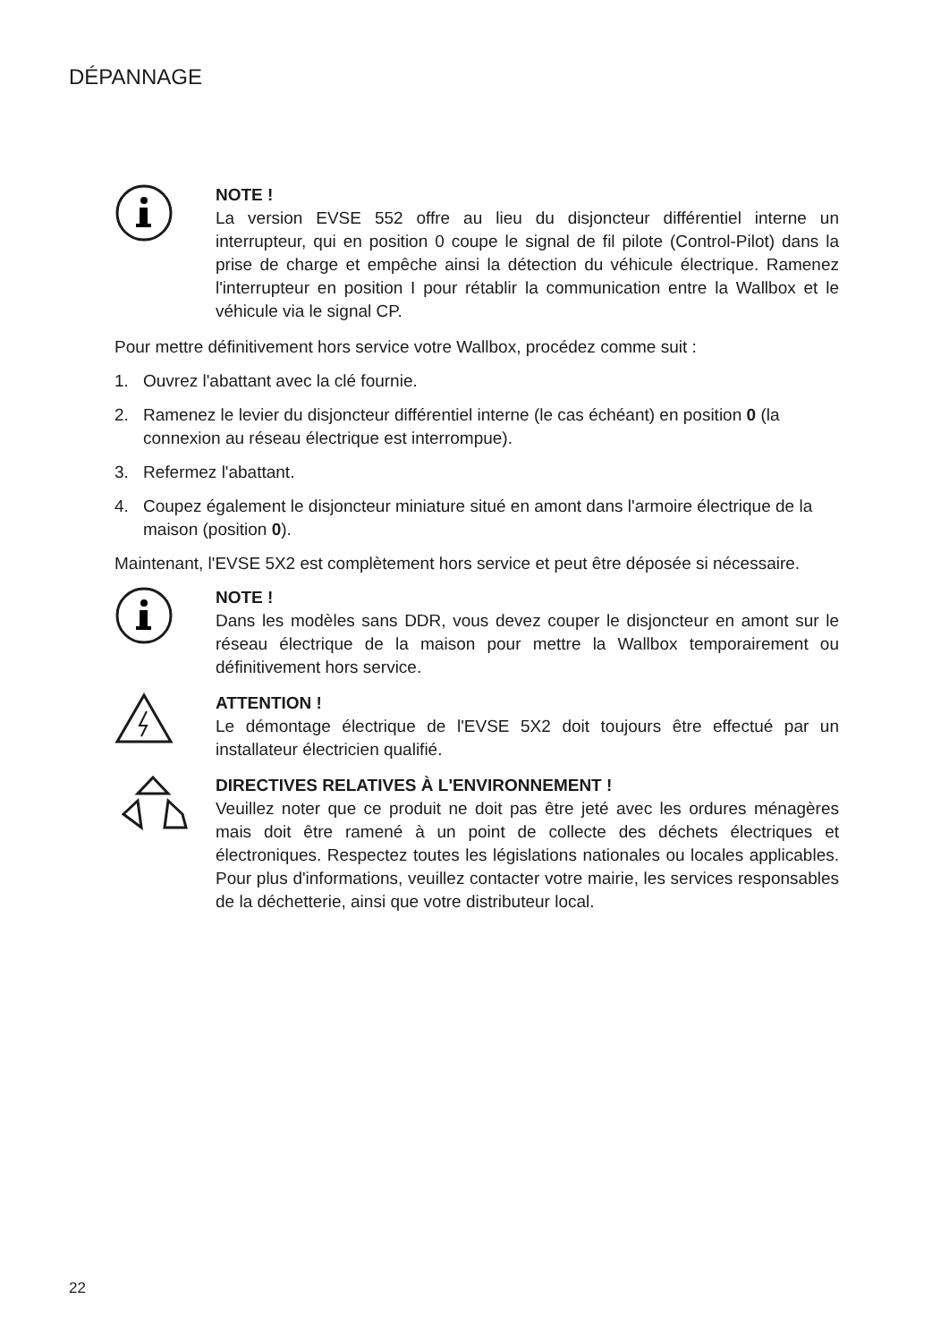DÉPANNAGE
NOTE !
La version EVSE 552 offre au lieu du disjoncteur différentiel interne un interrupteur, qui en position 0 coupe le signal de fil pilote (Control-Pilot) dans la prise de charge et empêche ainsi la détection du véhicule électrique. Ramenez l'interrupteur en position I pour rétablir la communication entre la Wallbox et le véhicule via le signal CP.
Pour mettre définitivement hors service votre Wallbox, procédez comme suit :
1. Ouvrez l'abattant avec la clé fournie.
2. Ramenez le levier du disjoncteur différentiel interne (le cas échéant) en position 0 (la connexion au réseau électrique est interrompue).
3. Refermez l'abattant.
4. Coupez également le disjoncteur miniature situé en amont dans l'armoire électrique de la maison (position 0).
Maintenant, l'EVSE 5X2 est complètement hors service et peut être déposée si nécessaire.
NOTE !
Dans les modèles sans DDR, vous devez couper le disjoncteur en amont sur le réseau électrique de la maison pour mettre la Wallbox temporairement ou définitivement hors service.
ATTENTION !
Le démontage électrique de l'EVSE 5X2 doit toujours être effectué par un installateur électricien qualifié.
DIRECTIVES RELATIVES À L'ENVIRONNEMENT !
Veuillez noter que ce produit ne doit pas être jeté avec les ordures ménagères mais doit être ramené à un point de collecte des déchets électriques et électroniques. Respectez toutes les législations nationales ou locales applicables. Pour plus d'informations, veuillez contacter votre mairie, les services responsables de la déchetterie, ainsi que votre distributeur local.
22